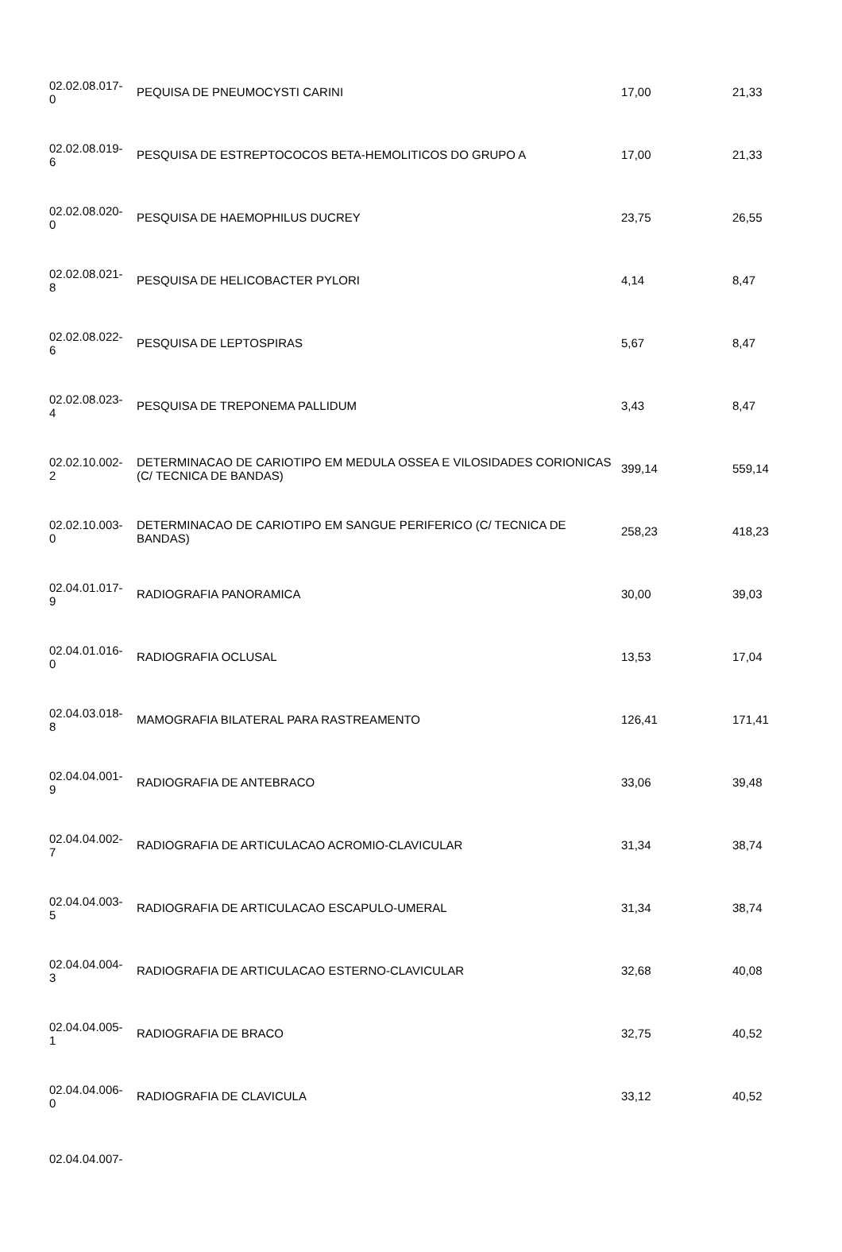| 02.02.08.017- 0 | PEQUISA DE PNEUMOCYSTI CARINI | 17,00 | 21,33 |
| 02.02.08.019- 6 | PESQUISA DE ESTREPTOCOCOS BETA-HEMOLITICOS DO GRUPO A | 17,00 | 21,33 |
| 02.02.08.020- 0 | PESQUISA DE HAEMOPHILUS DUCREY | 23,75 | 26,55 |
| 02.02.08.021- 8 | PESQUISA DE HELICOBACTER PYLORI | 4,14 | 8,47 |
| 02.02.08.022- 6 | PESQUISA DE LEPTOSPIRAS | 5,67 | 8,47 |
| 02.02.08.023- 4 | PESQUISA DE TREPONEMA PALLIDUM | 3,43 | 8,47 |
| 02.02.10.002- 2 | DETERMINACAO DE CARIOTIPO EM MEDULA OSSEA E VILOSIDADES CORIONICAS (C/ TECNICA DE BANDAS) | 399,14 | 559,14 |
| 02.02.10.003- 0 | DETERMINACAO DE CARIOTIPO EM SANGUE PERIFERICO (C/ TECNICA DE BANDAS) | 258,23 | 418,23 |
| 02.04.01.017- 9 | RADIOGRAFIA PANORAMICA | 30,00 | 39,03 |
| 02.04.01.016- 0 | RADIOGRAFIA OCLUSAL | 13,53 | 17,04 |
| 02.04.03.018- 8 | MAMOGRAFIA BILATERAL PARA RASTREAMENTO | 126,41 | 171,41 |
| 02.04.04.001- 9 | RADIOGRAFIA DE ANTEBRACO | 33,06 | 39,48 |
| 02.04.04.002- 7 | RADIOGRAFIA DE ARTICULACAO ACROMIO-CLAVICULAR | 31,34 | 38,74 |
| 02.04.04.003- 5 | RADIOGRAFIA DE ARTICULACAO ESCAPULO-UMERAL | 31,34 | 38,74 |
| 02.04.04.004- 3 | RADIOGRAFIA DE ARTICULACAO ESTERNO-CLAVICULAR | 32,68 | 40,08 |
| 02.04.04.005- 1 | RADIOGRAFIA DE BRACO | 32,75 | 40,52 |
| 02.04.04.006- 0 | RADIOGRAFIA DE CLAVICULA | 33,12 | 40,52 |
| 02.04.04.007- | | | |